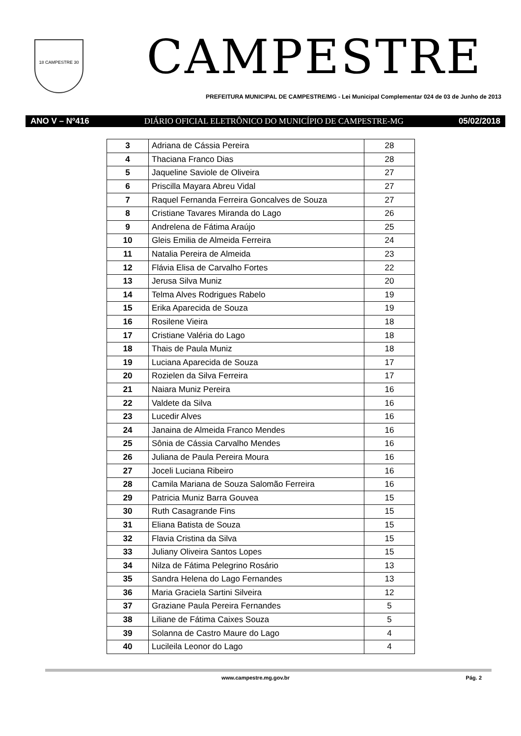18 CAMPESTRE 30
CAMPESTRE
PREFEITURA MUNICIPAL DE CAMPESTRE/MG - Lei Municipal Complementar 024 de 03 de Junho de 2013
ANO V – Nº416 DIÁRIO OFICIAL ELETRÔNICO DO MUNICÍPIO DE CAMPESTRE-MG 05/02/2018
| 3 | Adriana de Cássia Pereira | 28 |
| 4 | Thaciana Franco Dias | 28 |
| 5 | Jaqueline Saviole de Oliveira | 27 |
| 6 | Priscilla Mayara Abreu Vidal | 27 |
| 7 | Raquel Fernanda Ferreira Goncalves de Souza | 27 |
| 8 | Cristiane Tavares Miranda do Lago | 26 |
| 9 | Andrelena de Fátima Araújo | 25 |
| 10 | Gleis Emilia de Almeida Ferreira | 24 |
| 11 | Natalia Pereira de Almeida | 23 |
| 12 | Flávia Elisa de Carvalho Fortes | 22 |
| 13 | Jerusa Silva Muniz | 20 |
| 14 | Telma Alves Rodrigues Rabelo | 19 |
| 15 | Erika Aparecida de Souza | 19 |
| 16 | Rosilene Vieira | 18 |
| 17 | Cristiane Valéria do Lago | 18 |
| 18 | Thais de Paula Muniz | 18 |
| 19 | Luciana Aparecida de Souza | 17 |
| 20 | Rozielen da Silva Ferreira | 17 |
| 21 | Naiara Muniz Pereira | 16 |
| 22 | Valdete da Silva | 16 |
| 23 | Lucedir Alves | 16 |
| 24 | Janaina de Almeida Franco Mendes | 16 |
| 25 | Sônia de Cássia Carvalho Mendes | 16 |
| 26 | Juliana de Paula Pereira Moura | 16 |
| 27 | Joceli Luciana Ribeiro | 16 |
| 28 | Camila Mariana de Souza Salomão Ferreira | 16 |
| 29 | Patricia Muniz Barra Gouvea | 15 |
| 30 | Ruth Casagrande Fins | 15 |
| 31 | Eliana Batista de Souza | 15 |
| 32 | Flavia Cristina da Silva | 15 |
| 33 | Juliany Oliveira Santos Lopes | 15 |
| 34 | Nilza de Fátima Pelegrino Rosário | 13 |
| 35 | Sandra Helena do Lago Fernandes | 13 |
| 36 | Maria Graciela Sartini Silveira | 12 |
| 37 | Graziane Paula Pereira Fernandes | 5 |
| 38 | Liliane de Fátima Caixes Souza | 5 |
| 39 | Solanna de Castro Maure do Lago | 4 |
| 40 | Lucileila Leonor do Lago | 4 |
www.campestre.mg.gov.br Pág. 2